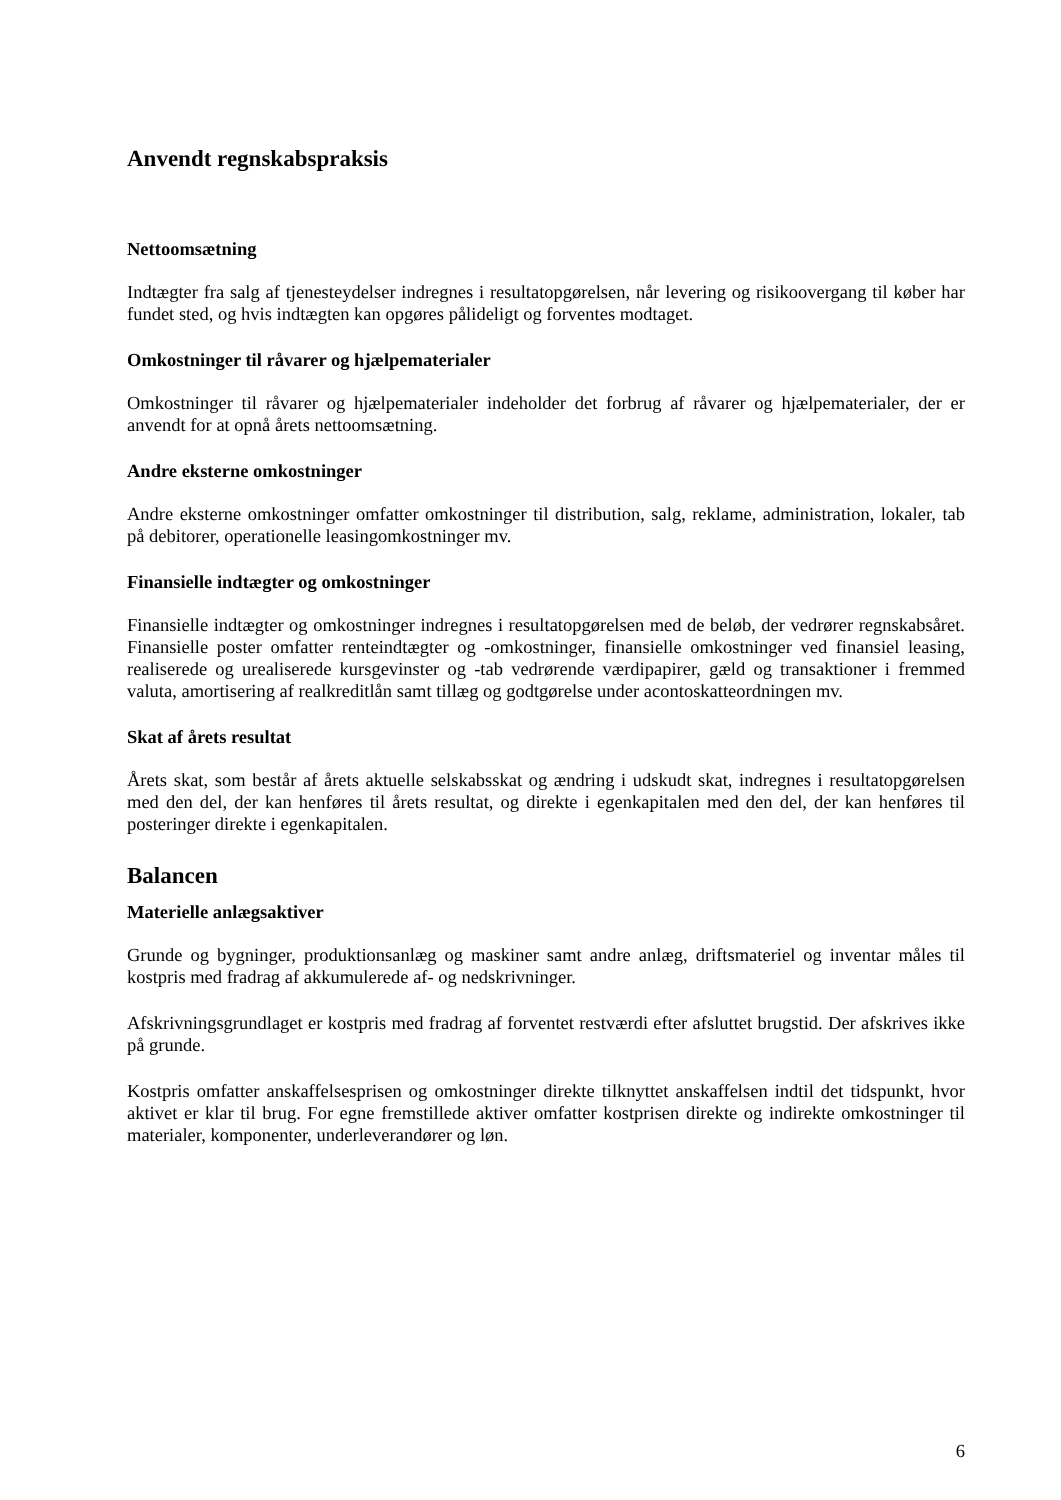Anvendt regnskabspraksis
Nettoomsætning
Indtægter fra salg af tjenesteydelser indregnes i resultatopgørelsen, når levering og risikoovergang til køber har fundet sted, og hvis indtægten kan opgøres pålideligt og forventes modtaget.
Omkostninger til råvarer og hjælpematerialer
Omkostninger til råvarer og hjælpematerialer indeholder det forbrug af råvarer og hjælpematerialer, der er anvendt for at opnå årets nettoomsætning.
Andre eksterne omkostninger
Andre eksterne omkostninger omfatter omkostninger til distribution, salg, reklame, administration, lokaler, tab på debitorer, operationelle leasingomkostninger mv.
Finansielle indtægter og omkostninger
Finansielle indtægter og omkostninger indregnes i resultatopgørelsen med de beløb, der vedrører regnskabsåret. Finansielle poster omfatter renteindtægter og -omkostninger, finansielle omkostninger ved finansiel leasing, realiserede og urealiserede kursgevinster og -tab vedrørende værdipapirer, gæld og transaktioner i fremmed valuta, amortisering af realkreditlån samt tillæg og godtgørelse under acontoskatteordningen mv.
Skat af årets resultat
Årets skat, som består af årets aktuelle selskabsskat og ændring i udskudt skat, indregnes i resultatopgørelsen med den del, der kan henføres til årets resultat, og direkte i egenkapitalen med den del, der kan henføres til posteringer direkte i egenkapitalen.
Balancen
Materielle anlægsaktiver
Grunde og bygninger, produktionsanlæg og maskiner samt andre anlæg, driftsmateriel og inventar måles til kostpris med fradrag af akkumulerede af- og nedskrivninger.
Afskrivningsgrundlaget er kostpris med fradrag af forventet restværdi efter afsluttet brugstid. Der afskrives ikke på grunde.
Kostpris omfatter anskaffelsesprisen og omkostninger direkte tilknyttet anskaffelsen indtil det tidspunkt, hvor aktivet er klar til brug. For egne fremstillede aktiver omfatter kostprisen direkte og indirekte omkostninger til materialer, komponenter, underleverandører og løn.
6